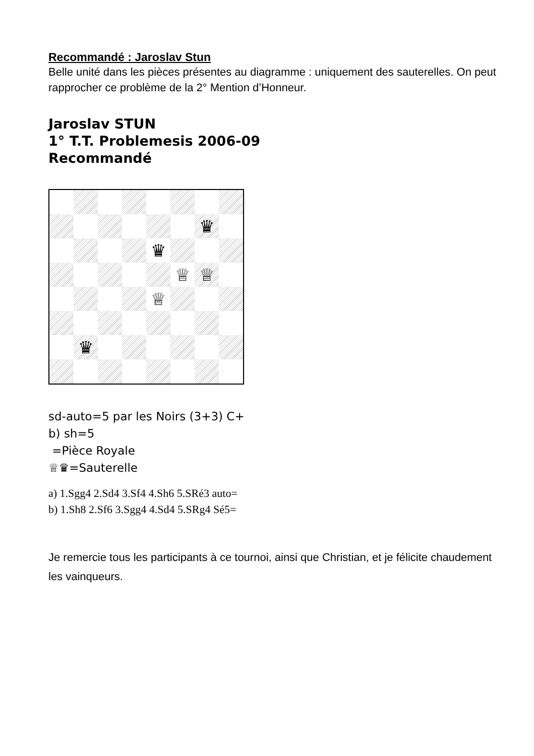Recommandé : Jaroslav Stun
Belle unité dans les pièces présentes au diagramme : uniquement des sauterelles. On peut rapprocher ce problème de la 2° Mention d’Honneur.
Jaroslav STUN
1° T.T. Problemesis 2006-09
Recommandé
♛
♛
♕
♕
♕
♛
sd-auto=5 par les Noirs (3+3) C+
b) sh=5
=Pièce Royale
♕♛=Sauterelle
a) 1.Sgg4 2.Sd4 3.Sf4 4.Sh6 5.SRé3 auto=
b) 1.Sh8 2.Sf6 3.Sgg4 4.Sd4 5.SRg4 Sé5=
Je remercie tous les participants à ce tournoi, ainsi que Christian, et je félicite chaudement les vainqueurs.